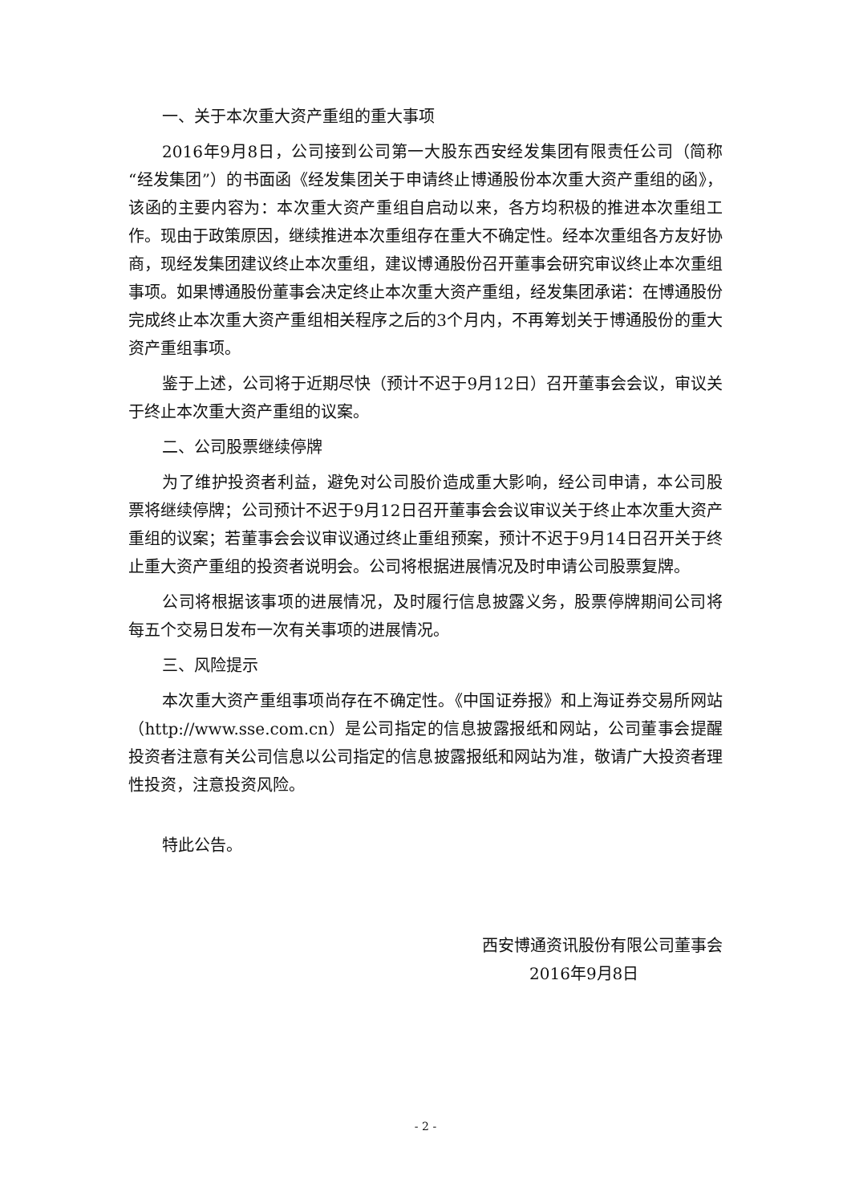一、关于本次重大资产重组的重大事项
2016年9月8日，公司接到公司第一大股东西安经发集团有限责任公司（简称“经发集团”）的书面函《经发集团关于申请终止博通股份本次重大资产重组的函》，该函的主要内容为：本次重大资产重组自启动以来，各方均积极的推进本次重组工作。现由于政策原因，继续推进本次重组存在重大不确定性。经本次重组各方友好协商，现经发集团建议终止本次重组，建议博通股份召开董事会研究审议终止本次重组事项。如果博通股份董事会决定终止本次重大资产重组，经发集团承诺：在博通股份完成终止本次重大资产重组相关程序之后的3个月内，不再筹划关于博通股份的重大资产重组事项。
鉴于上述，公司将于近期尽快（预计不迟于9月12日）召开董事会会议，审议关于终止本次重大资产重组的议案。
二、公司股票继续停牌
为了维护投资者利益，避免对公司股价造成重大影响，经公司申请，本公司股票将继续停牌；公司预计不迟于9月12日召开董事会会议审议关于终止本次重大资产重组的议案；若董事会会议审议通过终止重组预案，预计不迟于9月14日召开关于终止重大资产重组的投资者说明会。公司将根据进展情况及时申请公司股票复牌。
公司将根据该事项的进展情况，及时履行信息披露义务，股票停牌期间公司将每五个交易日发布一次有关事项的进展情况。
三、风险提示
本次重大资产重组事项尚存在不确定性。《中国证券报》和上海证券交易所网站（http://www.sse.com.cn）是公司指定的信息披露报纸和网站，公司董事会提醒投资者注意有关公司信息以公司指定的信息披露报纸和网站为准，敬请广大投资者理性投资，注意投资风险。
特此公告。
西安博通资讯股份有限公司董事会
2016年9月8日
- 2 -